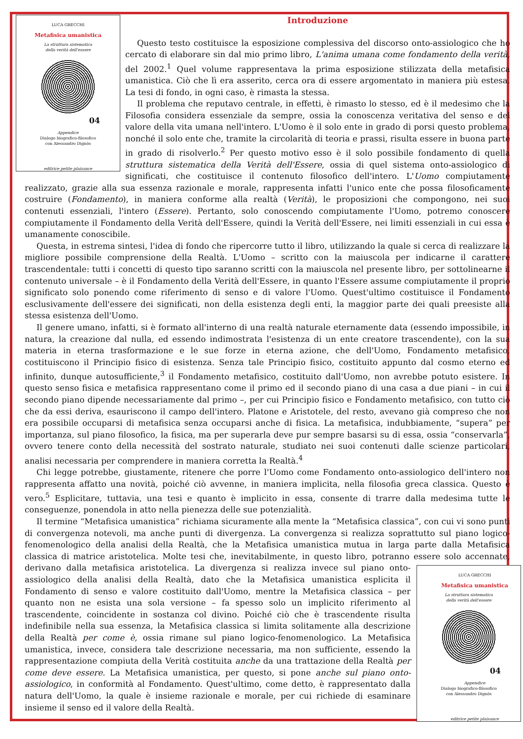LUCA GRECCHI
Metafisica umanistica
La struttura sistematica
della verità dell'essere
04
Appendice
Dialogo biografico-filosofico
con Alessandro Dignös
editrice petite plaisance
Introduzione
Questo testo costituisce la esposizione complessiva del discorso onto-assiologico che ho cercato di elaborare sin dal mio primo libro, L'anima umana come fondamento della verità, del 2002.<sup>1</sup> Quel volume rappresentava la prima esposizione stilizzata della metafisica umanistica. Ciò che lì era asserito, cerca ora di essere argomentato in maniera più estesa. La tesi di fondo, in ogni caso, è rimasta la stessa.
Il problema che reputavo centrale, in effetti, è rimasto lo stesso, ed è il medesimo che la Filosofia considera essenziale da sempre, ossia la conoscenza veritativa del senso e del valore della vita umana nell'intero. L'Uomo è il solo ente in grado di porsi questo problema, nonché il solo ente che, tramite la circolarità di teoria e prassi, risulta essere in buona parte in grado di risolverlo.<sup>2</sup> Per questo motivo esso è il solo possibile fondamento di quella struttura sistematica della Verità dell'Essere, ossia di quel sistema onto-assiologico di significati, che costituisce il contenuto filosofico dell'intero. L'Uomo compiutamente realizzato, grazie alla sua essenza razionale e morale, rappresenta infatti l'unico ente che possa filosoficamente costruire (Fondamento), in maniera conforme alla realtà (Verità), le proposizioni che compongono, nei suoi contenuti essenziali, l'intero (Essere). Pertanto, solo conoscendo compiutamente l'Uomo, potremo conoscere compiutamente il Fondamento della Verità dell'Essere, quindi la Verità dell'Essere, nei limiti essenziali in cui essa è umanamente conoscibile.
Questa, in estrema sintesi, l'idea di fondo che ripercorre tutto il libro, utilizzando la quale si cerca di realizzare la migliore possibile comprensione della Realtà. L'Uomo – scritto con la maiuscola per indicarne il carattere trascendentale: tutti i concetti di questo tipo saranno scritti con la maiuscola nel presente libro, per sottolinearne il contenuto universale – è il Fondamento della Verità dell'Essere, in quanto l'Essere assume compiutamente il proprio significato solo ponendo come riferimento di senso e di valore l'Uomo. Quest'ultimo costituisce il Fondamento esclusivamente dell'essere dei significati, non della esistenza degli enti, la maggior parte dei quali preesiste alla stessa esistenza dell'Uomo.
Il genere umano, infatti, si è formato all'interno di una realtà naturale eternamente data (essendo impossibile, in natura, la creazione dal nulla, ed essendo indimostrata l'esistenza di un ente creatore trascendente), con la sua materia in eterna trasformazione e le sue forze in eterna azione, che dell'Uomo, Fondamento metafisico, costituiscono il Principio fisico di esistenza. Senza tale Principio fisico, costituito appunto dal cosmo eterno ed infinito, dunque autosufficiente,<sup>3</sup> il Fondamento metafisico, costituito dall'Uomo, non avrebbe potuto esistere. In questo senso fisica e metafisica rappresentano come il primo ed il secondo piano di una casa a due piani – in cui il secondo piano dipende necessariamente dal primo –, per cui Principio fisico e Fondamento metafisico, con tutto ciò che da essi deriva, esauriscono il campo dell'intero. Platone e Aristotele, del resto, avevano già compreso che non era possibile occuparsi di metafisica senza occuparsi anche di fisica. La metafisica, indubbiamente, “supera” per importanza, sul piano filosofico, la fisica, ma per superarla deve pur sempre basarsi su di essa, ossia “conservarla”, ovvero tenere conto della necessità del sostrato naturale, studiato nei suoi contenuti dalle scienze particolari, analisi necessaria per comprendere in maniera corretta la Realtà.<sup>4</sup>
Chi legge potrebbe, giustamente, ritenere che porre l'Uomo come Fondamento onto-assiologico dell'intero non rappresenta affatto una novità, poiché ciò avvenne, in maniera implicita, nella filosofia greca classica. Questo è vero.<sup>5</sup> Esplicitare, tuttavia, una tesi e quanto è implicito in essa, consente di trarre dalla medesima tutte le conseguenze, ponendola in atto nella pienezza delle sue potenzialità.
Il termine “Metafisica umanistica” richiama sicuramente alla mente la “Metafisica classica”, con cui vi sono punti di convergenza notevoli, ma anche punti di divergenza. La convergenza si realizza soprattutto sul piano logico-fenomenologico della analisi della Realtà, che la Metafisica umanistica mutua in larga parte dalla Metafisica classica di matrice aristotelica. Molte tesi che, inevitabilmente, in questo libro, potranno essere solo accennate,
LUCA GRECCHI
Metafisica umanistica
La struttura sistematica
della verità dell'essere
04
Appendice
Dialogo biografico-filosofico
con Alessandro Dignös
editrice petite plaisance
derivano dalla metafisica aristotelica. La divergenza si realizza invece sul piano onto-assiologico della analisi della Realtà, dato che la Metafisica umanistica esplicita il Fondamento di senso e valore costituito dall'Uomo, mentre la Metafisica classica – per quanto non ne esista una sola versione – fa spesso solo un implicito riferimento al trascendente, coincidente in sostanza col divino. Poiché ciò che è trascendente risulta indefinibile nella sua essenza, la Metafisica classica si limita solitamente alla descrizione della Realtà per come è, ossia rimane sul piano logico-fenomenologico. La Metafisica umanistica, invece, considera tale descrizione necessaria, ma non sufficiente, essendo la rappresentazione compiuta della Verità costituita anche da una trattazione della Realtà per come deve essere. La Metafisica umanistica, per questo, si pone anche sul piano onto-assiologico, in conformità al Fondamento. Quest'ultimo, come detto, è rappresentato dalla natura dell'Uomo, la quale è insieme razionale e morale, per cui richiede di esaminare insieme il senso ed il valore della Realtà.